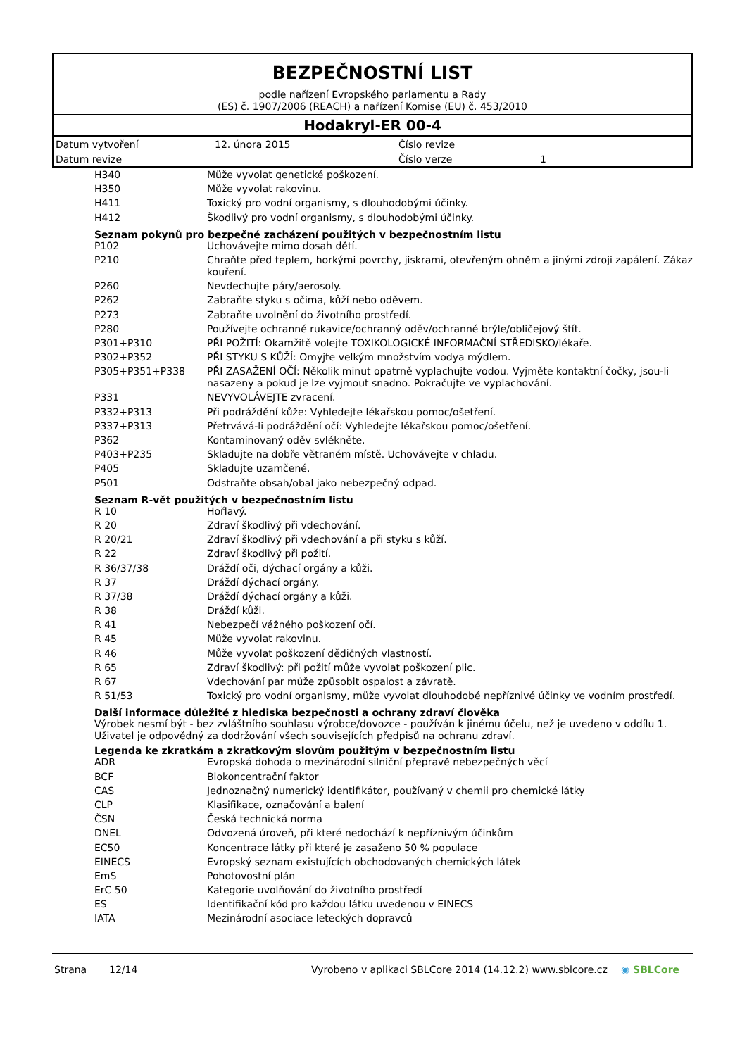BEZPEČNOSTNÍ LIST
podle nařízení Evropského parlamentu a Rady
(ES) č. 1907/2006 (REACH) a nařízení Komise (EU) č. 453/2010
Hodakryl-ER 00-4
| Datum vytvoření | 12. února 2015 | Číslo revize | |
| Datum revize | | Číslo verze | 1 |
| H340 | Může vyvolat genetické poškození. |
| H350 | Může vyvolat rakovinu. |
| H411 | Toxický pro vodní organismy, s dlouhodobými účinky. |
| H412 | Škodlivý pro vodní organismy, s dlouhodobými účinky. |
Seznam pokynů pro bezpečné zacházení použitých v bezpečnostním listu
| P102 | Uchovávejte mimo dosah dětí. |
| P210 | Chraňte před teplem, horkými povrchy, jiskrami, otevřeným ohněm a jinými zdroji zapálení. Zákaz kouření. |
| P260 | Nevdechujte páry/aerosoly. |
| P262 | Zabraňte styku s očima, kůží nebo oděvem. |
| P273 | Zabraňte uvolnění do životního prostředí. |
| P280 | Používejte ochranné rukavice/ochranný oděv/ochranné brýle/obličejový štít. |
| P301+P310 | PŘI POŽITÍ: Okamžitě volejte TOXIKOLOGICKÉ INFORMAČNÍ STŘEDISKO/lékaře. |
| P302+P352 | PŘI STYKU S KŮŽÍ: Omyjte velkým množstvím vodya mýdlem. |
| P305+P351+P338 | PŘI ZASAŽENÍ OČÍ: Několik minut opatrně vyplachujte vodou. Vyjměte kontaktní čočky, jsou-li nasazeny a pokud je lze vyjmout snadno. Pokračujte ve vyplachování. |
| P331 | NEVYVOLÁVEJTE zvracení. |
| P332+P313 | Při podráždění kůže: Vyhledejte lékařskou pomoc/ošetření. |
| P337+P313 | Přetrvává-li podráždění očí: Vyhledejte lékařskou pomoc/ošetření. |
| P362 | Kontaminovaný oděv svlékněte. |
| P403+P235 | Skladujte na dobře větraném místě. Uchovávejte v chladu. |
| P405 | Skladujte uzamčené. |
| P501 | Odstraňte obsah/obal jako nebezpečný odpad. |
Seznam R-vět použitých v bezpečnostním listu
| R 10 | Hořlavý. |
| R 20 | Zdraví škodlivý při vdechování. |
| R 20/21 | Zdraví škodlivý při vdechování a při styku s kůží. |
| R 22 | Zdraví škodlivý při požití. |
| R 36/37/38 | Dráždí oči, dýchací orgány a kůži. |
| R 37 | Dráždí dýchací orgány. |
| R 37/38 | Dráždí dýchací orgány a kůži. |
| R 38 | Dráždí kůži. |
| R 41 | Nebezpečí vážného poškození očí. |
| R 45 | Může vyvolat rakovinu. |
| R 46 | Může vyvolat poškození dědičných vlastností. |
| R 65 | Zdraví škodlivý: při požití může vyvolat poškození plic. |
| R 67 | Vdechování par může způsobit ospalost a závratě. |
| R 51/53 | Toxický pro vodní organismy, může vyvolat dlouhodobé nepříznivé účinky ve vodním prostředí. |
Další informace důležité z hlediska bezpečnosti a ochrany zdraví člověka
Výrobek nesmí být - bez zvláštního souhlasu výrobce/dovozce - používán k jinému účelu, než je uvedeno v oddílu 1. Uživatel je odpovědný za dodržování všech souvisejících předpisů na ochranu zdraví.
Legenda ke zkratkám a zkratkovým slovům použitým v bezpečnostním listu
| ADR | Evropská dohoda o mezinárodní silniční přepravě nebezpečných věcí |
| BCF | Biokoncentrační faktor |
| CAS | Jednoznačný numerický identifikátor, používaný v chemii pro chemické látky |
| CLP | Klasifikace, označování a balení |
| ČSN | Česká technická norma |
| DNEL | Odvozená úroveň, při které nedochází k nepříznivým účinkům |
| EC50 | Koncentrace látky při které je zasaženo 50 % populace |
| EINECS | Evropský seznam existujících obchodovaných chemických látek |
| EmS | Pohotovostní plán |
| ErC 50 | Kategorie uvolňování do životního prostředí |
| ES | Identifikační kód pro každou látku uvedenou v EINECS |
| IATA | Mezinárodní asociace leteckých dopravců |
Strana 12/14 Vyrobeno v aplikaci SBLCore 2014 (14.12.2) www.sblcore.cz ◉ SBLCore